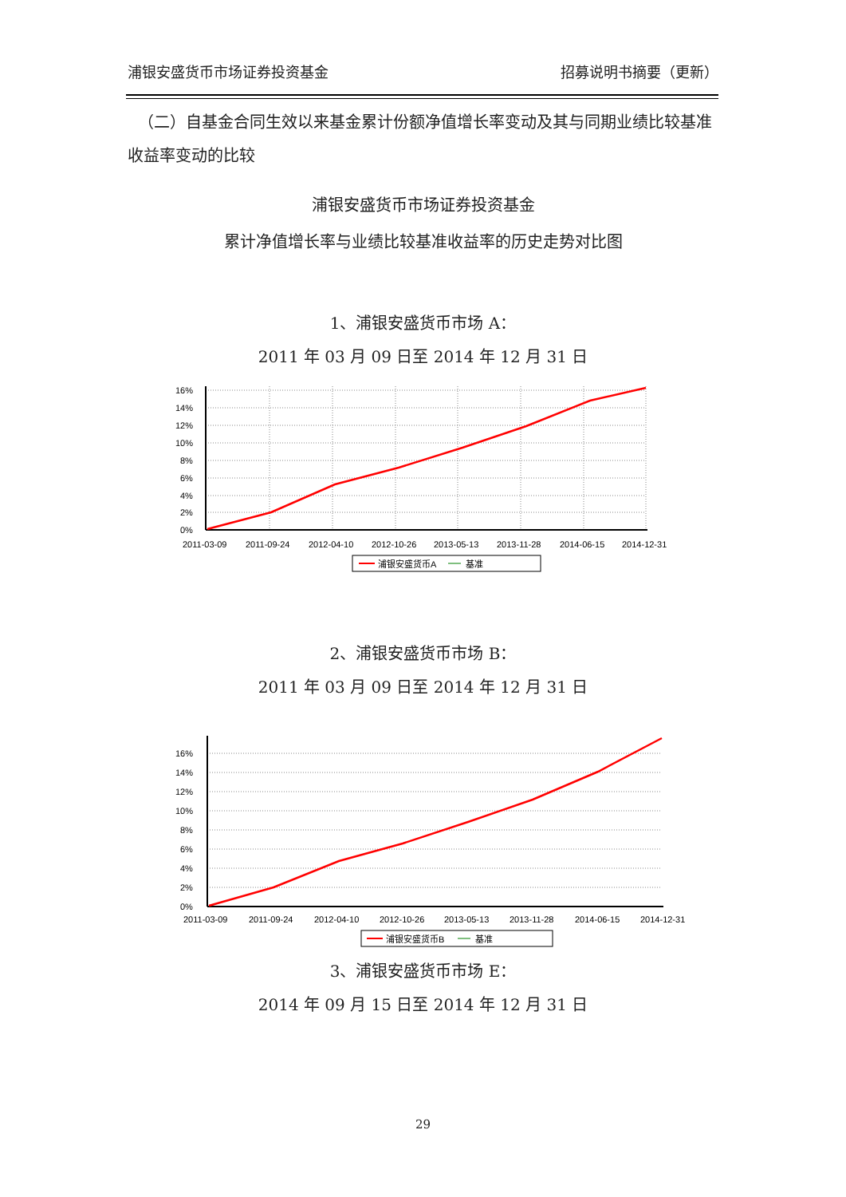浦银安盛货币市场证券投资基金 招募说明书摘要（更新）
（二）自基金合同生效以来基金累计份额净值增长率变动及其与同期业绩比较基准收益率变动的比较
浦银安盛货币市场证券投资基金
累计净值增长率与业绩比较基准收益率的历史走势对比图
1、浦银安盛货币市场 A：
2011 年 03 月 09 日至 2014 年 12 月 31 日
16%
14%
12%
10%
8%
6%
4%
2%
0%
2011-03-09
2011-09-24
2012-04-10
2012-10-26
2013-05-13
2013-11-28
2014-06-15
2014-12-31
浦银安盛货币A
基准
2、浦银安盛货币市场 B：
2011 年 03 月 09 日至 2014 年 12 月 31 日
16%
14%
12%
10%
8%
6%
4%
2%
0%
2011-03-09
2011-09-24
2012-04-10
2012-10-26
2013-05-13
2013-11-28
2014-06-15
2014-12-31
浦银安盛货币B
基准
3、浦银安盛货币市场 E：
2014 年 09 月 15 日至 2014 年 12 月 31 日
29